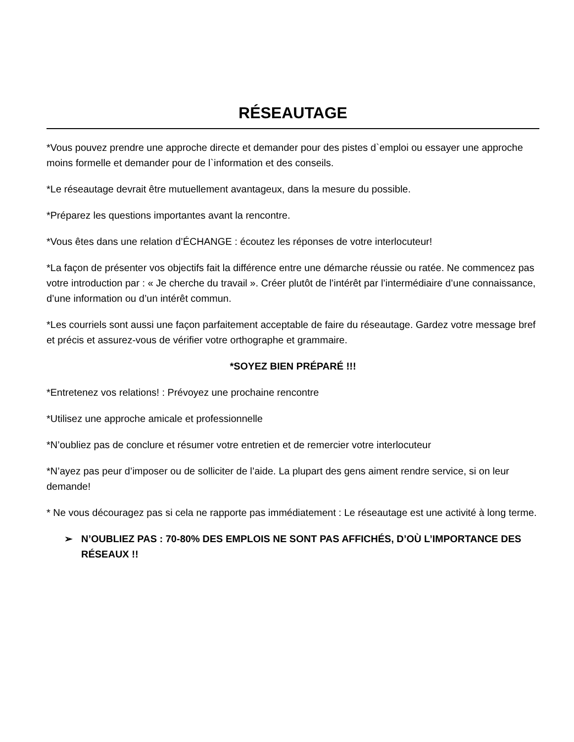RÉSEAUTAGE
*Vous pouvez prendre une approche directe et demander pour des pistes d`emploi ou essayer une approche moins formelle et demander pour de l`information et des conseils.
*Le réseautage devrait être mutuellement avantageux, dans la mesure du possible.
*Préparez les questions importantes avant la rencontre.
*Vous êtes dans une relation d’ÉCHANGE : écoutez les réponses de votre interlocuteur!
*La façon de présenter vos objectifs fait la différence entre une démarche réussie ou ratée. Ne commencez pas votre introduction par : « Je cherche du travail ». Créer plutôt de l’intérêt par l’intermédiaire d’une connaissance, d’une information ou d’un intérêt commun.
*Les courriels sont aussi une façon parfaitement acceptable de faire du réseautage. Gardez votre message bref et précis et assurez-vous de vérifier votre orthographe et grammaire.
*SOYEZ BIEN PRÉPARÉ !!!
*Entretenez vos relations! : Prévoyez une prochaine rencontre
*Utilisez une approche amicale et professionnelle
*N’oubliez pas de conclure et résumer votre entretien et de remercier votre interlocuteur
*N’ayez pas peur d’imposer ou de solliciter de l’aide. La plupart des gens aiment rendre service, si on leur demande!
* Ne vous découragez pas si cela ne rapporte pas immédiatement : Le réseautage est une activité à long terme.
➢ N’OUBLIEZ PAS : 70-80% DES EMPLOIS NE SONT PAS AFFICHÉS, D’OÙ L’IMPORTANCE DES RÉSEAUX !!